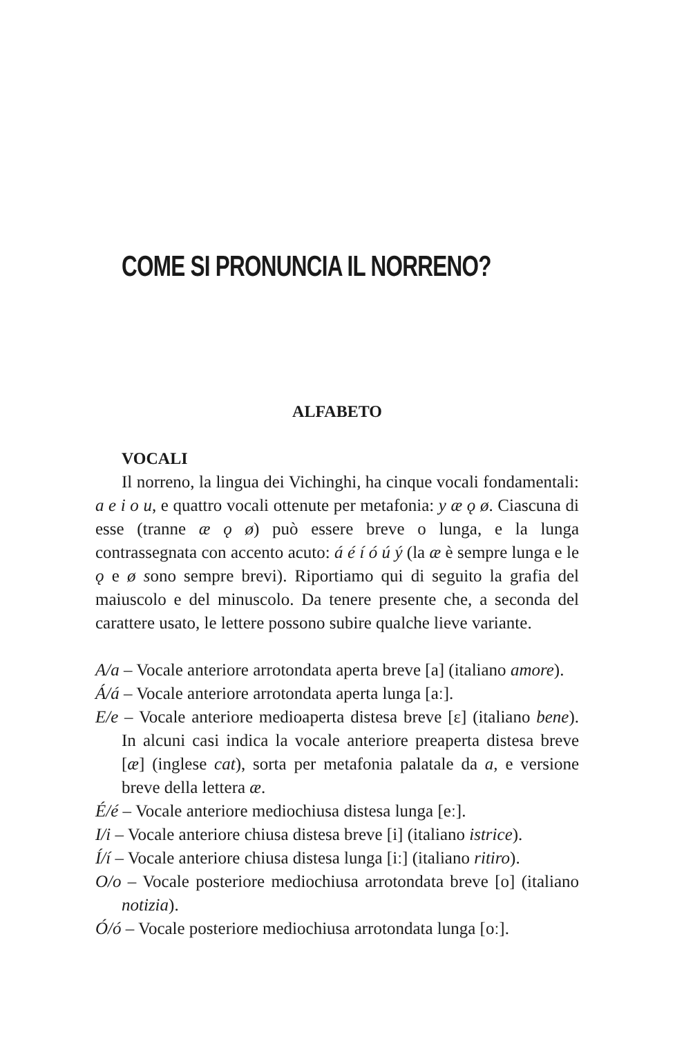COME SI PRONUNCIA IL NORRENO?
ALFABETO
VOCALI
Il norreno, la lingua dei Vichinghi, ha cinque vocali fondamentali: a e i o u, e quattro vocali ottenute per metafonia: y æ ǫ ø. Ciascuna di esse (tranne æ ǫ ø) può essere breve o lunga, e la lunga contrassegnata con accento acuto: á é í ó ú ý (la æ è sempre lunga e le ǫ e ø sono sempre brevi). Riportiamo qui di seguito la grafia del maiuscolo e del minuscolo. Da tenere presente che, a seconda del carattere usato, le lettere possono subire qualche lieve variante.
A/a – Vocale anteriore arrotondata aperta breve [a] (italiano amore).
Á/á – Vocale anteriore arrotondata aperta lunga [aː].
E/e – Vocale anteriore medioaperta distesa breve [ɛ] (italiano bene). In alcuni casi indica la vocale anteriore preaperta distesa breve [æ] (inglese cat), sorta per metafonia palatale da a, e versione breve della lettera æ.
É/é – Vocale anteriore mediochiusa distesa lunga [eː].
I/i – Vocale anteriore chiusa distesa breve [i] (italiano istrice).
Í/í – Vocale anteriore chiusa distesa lunga [iː] (italiano ritiro).
O/o – Vocale posteriore mediochiusa arrotondata breve [o] (italiano notizia).
Ó/ó – Vocale posteriore mediochiusa arrotondata lunga [oː].